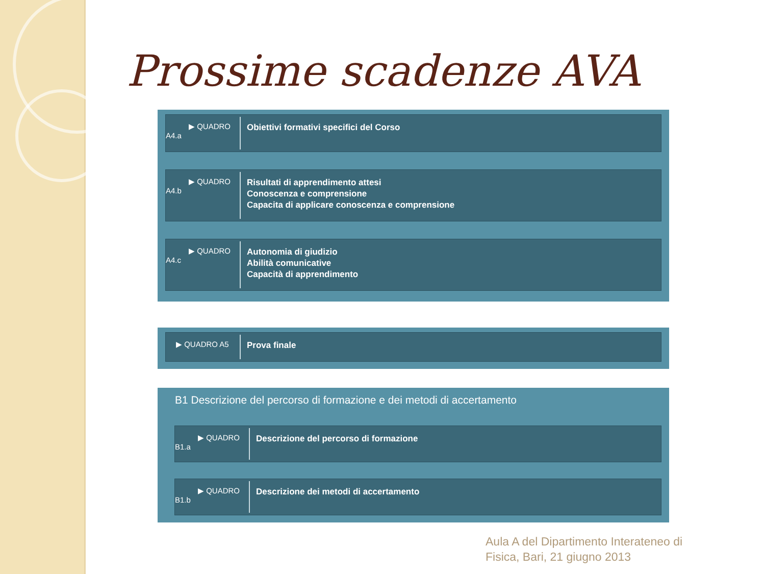Prossime scadenze AVA
▶ QUADRO
A4.a
Obiettivi formativi specifici del Corso
▶ QUADRO
A4.b
Risultati di apprendimento attesi
Conoscenza e comprensione
Capacita di applicare conoscenza e comprensione
▶ QUADRO
A4.c
Autonomia di giudizio
Abilità comunicative
Capacità di apprendimento
▶ QUADRO A5
Prova finale
B1 Descrizione del percorso di formazione e dei metodi di accertamento
▶ QUADRO
B1.a
Descrizione del percorso di formazione
▶ QUADRO
B1.b
Descrizione dei metodi di accertamento
Aula A del Dipartimento Interateneo di
Fisica, Bari, 21 giugno 2013